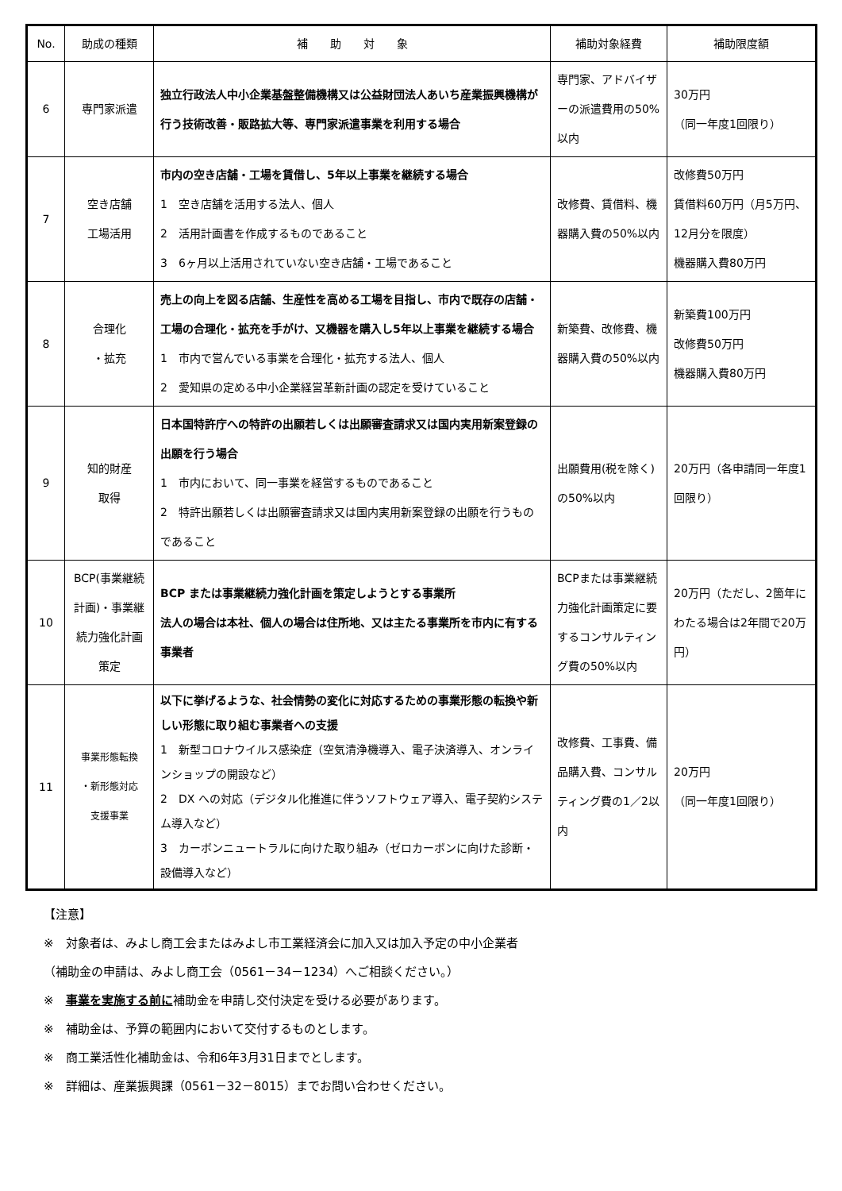| No. | 助成の種類 | 補 助 対 象 | 補助対象経費 | 補助限度額 |
| --- | --- | --- | --- | --- |
| 6 | 専門家派遣 | 独立行政法人中小企業基盤整備機構又は公益財団法人あいち産業振興機構が行う技術改善・販路拡大等、専門家派遣事業を利用する場合 | 専門家、アドバイザーの派遣費用の50%以内 | 30万円 （同一年度1回限り） |
| 7 | 空き店舗 工場活用 | 市内の空き店舗・工場を賃借し、5年以上事業を継続する場合 1 空き店舗を活用する法人、個人 2 活用計画書を作成するものであること 3 6ヶ月以上活用されていない空き店舗・工場であること | 改修費、賃借料、機器購入費の50%以内 | 改修費50万円 賃借料60万円（月5万円、12月分を限度） 機器購入費80万円 |
| 8 | 合理化 ・拡充 | 売上の向上を図る店舗、生産性を高める工場を目指し、市内で既存の店舗・工場の合理化・拡充を手がけ、又機器を購入し5年以上事業を継続する場合 1 市内で営んでいる事業を合理化・拡充する法人、個人 2 愛知県の定める中小企業経営革新計画の認定を受けていること | 新築費、改修費、機器購入費の50%以内 | 新築費100万円 改修費50万円 機器購入費80万円 |
| 9 | 知的財産 取得 | 日本国特許庁への特許の出願若しくは出願審査請求又は国内実用新案登録の出願を行う場合 1 市内において、同一事業を経営するものであること 2 特許出願若しくは出願審査請求又は国内実用新案登録の出願を行うものであること | 出願費用(税を除く)の50%以内 | 20万円（各申請同一年度1回限り） |
| 10 | BCP(事業継続計画)・事業継続力強化計画策定 | BCP または事業継続力強化計画を策定しようとする事業所 法人の場合は本社、個人の場合は住所地、又は主たる事業所を市内に有する事業者 | BCPまたは事業継続力強化計画策定に要するコンサルティング費の50%以内 | 20万円（ただし、2箇年にわたる場合は2年間で20万円） |
| 11 | 事業形態転換 ・新形態対応 支援事業 | 以下に挙げるような、社会情勢の変化に対応するための事業形態の転換や新しい形態に取り組む事業者への支援 1 新型コロナウイルス感染症（空気清浄機導入、電子決済導入、オンラインショップの開設など） 2 DX への対応（デジタル化推進に伴うソフトウェア導入、電子契約システム導入など） 3 カーボンニュートラルに向けた取り組み（ゼロカーボンに向けた診断・設備導入など） | 改修費、工事費、備品購入費、コンサルティング費の1／2以内 | 20万円 （同一年度1回限り） |
【注意】
※　対象者は、みよし商工会またはみよし市工業経済会に加入又は加入予定の中小企業者
（補助金の申請は、みよし商工会（0561－34－1234）へご相談ください。）
※　事業を実施する前に補助金を申請し交付決定を受ける必要があります。
※　補助金は、予算の範囲内において交付するものとします。
※　商工業活性化補助金は、令和6年3月31日までとします。
※　詳細は、産業振興課（0561－32－8015）までお問い合わせください。